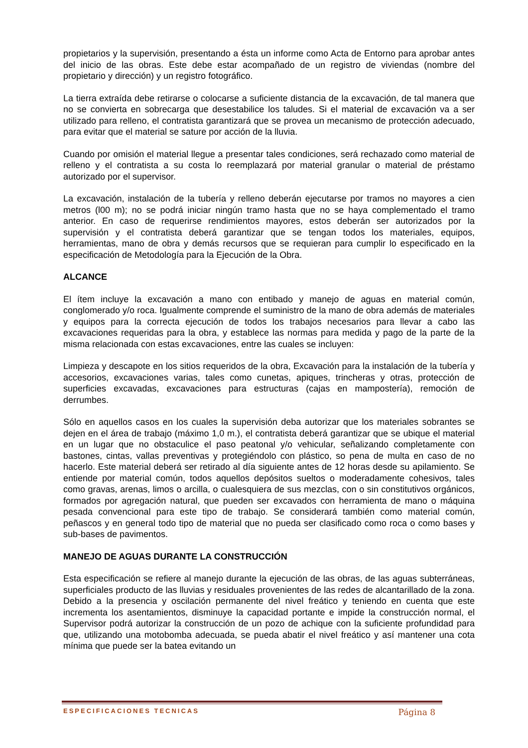propietarios y la supervisión, presentando a ésta un informe como Acta de Entorno para aprobar antes del inicio de las obras. Este debe estar acompañado de un registro de viviendas (nombre del propietario y dirección) y un registro fotográfico.
La tierra extraída debe retirarse o colocarse a suficiente distancia de la excavación, de tal manera que no se convierta en sobrecarga que desestabilice los taludes. Si el material de excavación va a ser utilizado para relleno, el contratista garantizará que se provea un mecanismo de protección adecuado, para evitar que el material se sature por acción de la lluvia.
Cuando por omisión el material llegue a presentar tales condiciones, será rechazado como material de relleno y el contratista a su costa lo reemplazará por material granular o material de préstamo autorizado por el supervisor.
La excavación, instalación de la tubería y relleno deberán ejecutarse por tramos no mayores a cien metros (l00 m); no se podrá iniciar ningún tramo hasta que no se haya complementado el tramo anterior. En caso de requerirse rendimientos mayores, estos deberán ser autorizados por la supervisión y el contratista deberá garantizar que se tengan todos los materiales, equipos, herramientas, mano de obra y demás recursos que se requieran para cumplir lo especificado en la especificación de Metodología para la Ejecución de la Obra.
ALCANCE
El ítem incluye la excavación a mano con entibado y manejo de aguas en material común, conglomerado y/o roca. Igualmente comprende el suministro de la mano de obra además de materiales y equipos para la correcta ejecución de todos los trabajos necesarios para llevar a cabo las excavaciones requeridas para la obra, y establece las normas para medida y pago de la parte de la misma relacionada con estas excavaciones, entre las cuales se incluyen:
Limpieza y descapote en los sitios requeridos de la obra, Excavación para la instalación de la tubería y accesorios, excavaciones varias, tales como cunetas, apiques, trincheras y otras, protección de superficies excavadas, excavaciones para estructuras (cajas en mampostería), remoción de derrumbes.
Sólo en aquellos casos en los cuales la supervisión deba autorizar que los materiales sobrantes se dejen en el área de trabajo (máximo 1,0 m.), el contratista deberá garantizar que se ubique el material en un lugar que no obstaculice el paso peatonal y/o vehicular, señalizando completamente con bastones, cintas, vallas preventivas y protegiéndolo con plástico, so pena de multa en caso de no hacerlo. Este material deberá ser retirado al día siguiente antes de 12 horas desde su apilamiento. Se entiende por material común, todos aquellos depósitos sueltos o moderadamente cohesivos, tales como gravas, arenas, limos o arcilla, o cualesquiera de sus mezclas, con o sin constitutivos orgánicos, formados por agregación natural, que pueden ser excavados con herramienta de mano o máquina pesada convencional para este tipo de trabajo. Se considerará también como material común, peñascos y en general todo tipo de material que no pueda ser clasificado como roca o como bases y sub-bases de pavimentos.
MANEJO DE AGUAS DURANTE LA CONSTRUCCIÓN
Esta especificación se refiere al manejo durante la ejecución de las obras, de las aguas subterráneas, superficiales producto de las lluvias y residuales provenientes de las redes de alcantarillado de la zona. Debido a la presencia y oscilación permanente del nivel freático y teniendo en cuenta que este incrementa los asentamientos, disminuye la capacidad portante e impide la construcción normal, el Supervisor podrá autorizar la construcción de un pozo de achique con la suficiente profundidad para que, utilizando una motobomba adecuada, se pueda abatir el nivel freático y así mantener una cota mínima que puede ser la batea evitando un
ESPECIFICACIONES TECNICAS Página 8